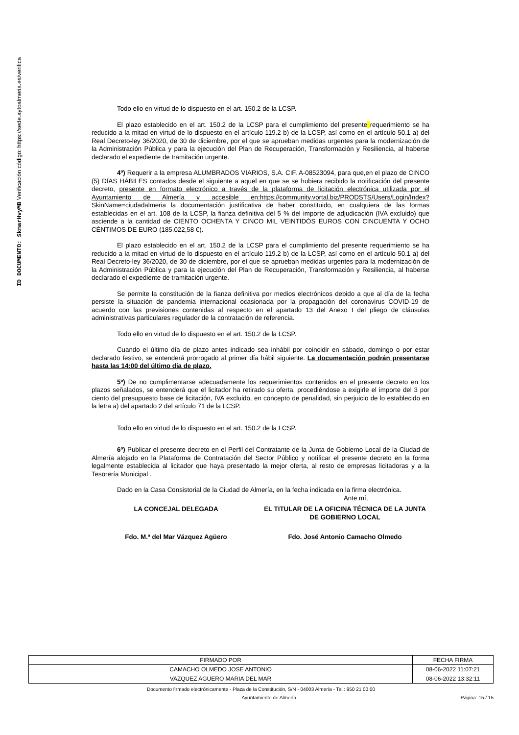ID DOCUMENTO: SkmarHvyMB Verificación código: https://sede.aytoalmeria.es/verifica
Todo ello en virtud de lo dispuesto en el art. 150.2 de la LCSP.
El plazo establecido en el art. 150.2 de la LCSP para el cumplimiento del presente requerimiento se ha reducido a la mitad en virtud de lo dispuesto en el artículo 119.2 b) de la LCSP, así como en el artículo 50.1 a) del Real Decreto-ley 36/2020, de 30 de diciembre, por el que se aprueban medidas urgentes para la modernización de la Administración Pública y para la ejecución del Plan de Recuperación, Transformación y Resiliencia, al haberse declarado el expediente de tramitación urgente.
4º) Requerir a la empresa ALUMBRADOS VIARIOS, S.A. CIF. A-08523094, para que,en el plazo de CINCO (5) DÍAS HÁBILES contados desde el siguiente a aquel en que se se hubiera recibido la notificación del presente decreto, presente en formato electrónico a través de la plataforma de licitación electrónica utilizada por el Ayuntamiento de Almería y accesible en:https://community.vortal.biz/PRODSTS/Users/Login/Index?SkinName=ciudadalmeria la documentación justificativa de haber constituido, en cualquiera de las formas establecidas en el art. 108 de la LCSP, la fianza definitiva del 5 % del importe de adjudicación (IVA excluido) que asciende a la cantidad de CIENTO OCHENTA Y CINCO MIL VEINTIDÓS EUROS CON CINCUENTA Y OCHO CÉNTIMOS DE EURO (185.022,58 €).
El plazo establecido en el art. 150.2 de la LCSP para el cumplimiento del presente requerimiento se ha reducido a la mitad en virtud de lo dispuesto en el artículo 119.2 b) de la LCSP, así como en el artículo 50.1 a) del Real Decreto-ley 36/2020, de 30 de diciembre, por el que se aprueban medidas urgentes para la modernización de la Administración Pública y para la ejecución del Plan de Recuperación, Transformación y Resiliencia, al haberse declarado el expediente de tramitación urgente.
Se permite la constitución de la fianza definitiva por medios electrónicos debido a que al día de la fecha persiste la situación de pandemia internacional ocasionada por la propagación del coronavirus COVID-19 de acuerdo con las previsiones contenidas al respecto en el apartado 13 del Anexo I del pliego de cláusulas administrativas particulares regulador de la contratación de referencia.
Todo ello en virtud de lo dispuesto en el art. 150.2 de la LCSP.
Cuando el último día de plazo antes indicado sea inhábil por coincidir en sábado, domingo o por estar declarado festivo, se entenderá prorrogado al primer día hábil siguiente. La documentación podrán presentarse hasta las 14:00 del último día de plazo.
5º) De no cumplimentarse adecuadamente los requerimientos contenidos en el presente decreto en los plazos señalados, se entenderá que el licitador ha retirado su oferta, procediéndose a exigirle el importe del 3 por ciento del presupuesto base de licitación, IVA excluido, en concepto de penalidad, sin perjuicio de lo establecido en la letra a) del apartado 2 del artículo 71 de la LCSP.
Todo ello en virtud de lo dispuesto en el art. 150.2 de la LCSP.
6º) Publicar el presente decreto en el Perfil del Contratante de la Junta de Gobierno Local de la Ciudad de Almería alojado en la Plataforma de Contratación del Sector Público y notificar el presente decreto en la forma legalmente establecida al licitador que haya presentado la mejor oferta, al resto de empresas licitadoras y a la Tesorería Municipal .
Dado en la Casa Consistorial de la Ciudad de Almería, en la fecha indicada en la firma electrónica.
Ante mí,
LA CONCEJAL DELEGADA EL TITULAR DE LA OFICINA TÉCNICA DE LA JUNTA DE GOBIERNO LOCAL
Fdo. M.ª del Mar Vázquez Agüero
Fdo. José Antonio Camacho Olmedo
| FIRMADO POR | FECHA FIRMA |
| CAMACHO OLMEDO JOSE ANTONIO | 08-06-2022 11:07:21 |
| VAZQUEZ AGÜERO MARIA DEL MAR | 08-06-2022 13:32:11 |
Documento firmado electrónicamente - Plaza de la Constitución, S/N - 04003 Almería - Tel.: 950 21 00 00
Ayuntamiento de Almería Página: 15 / 15